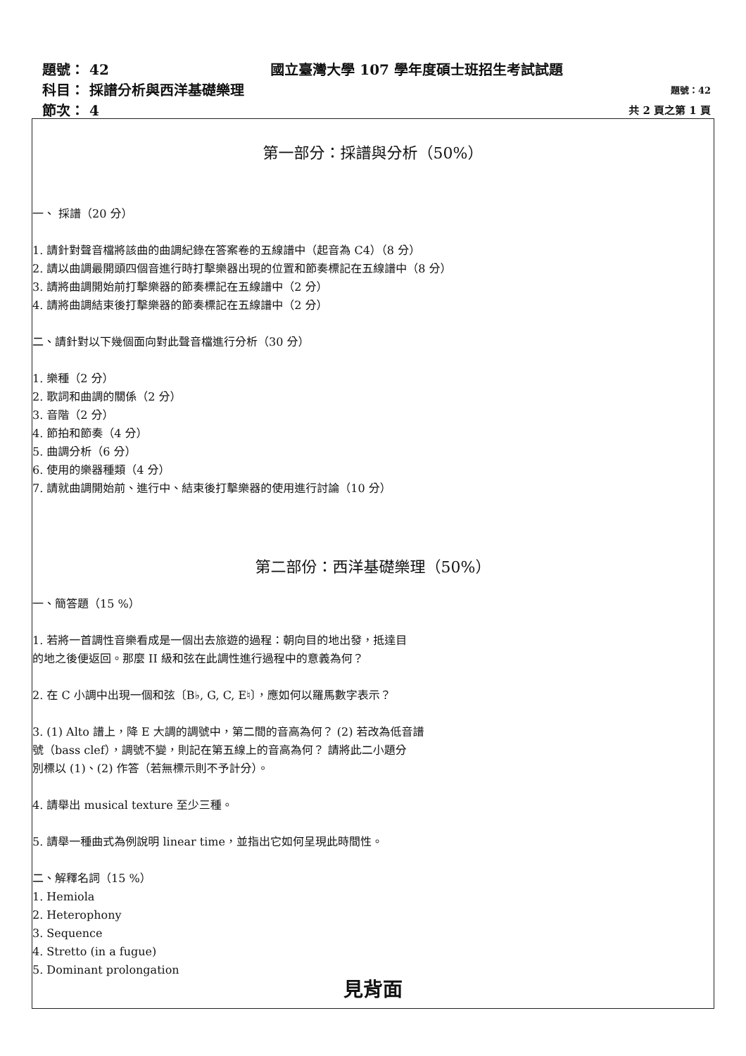題號： 42 國立臺灣大學 107 學年度碩士班招生考試試題
科目： 採譜分析與西洋基礎樂理 題號：42
節次： 4 共 2 頁之第 1 頁
第一部分：採譜與分析（50%）
一、 採譜（20 分）
1. 請針對聲音檔將該曲的曲調紀錄在答案卷的五線譜中（起音為 C4）（8 分）
2. 請以曲調最開頭四個音進行時打擊樂器出現的位置和節奏標記在五線譜中（8 分）
3. 請將曲調開始前打擊樂器的節奏標記在五線譜中（2 分）
4. 請將曲調結束後打擊樂器的節奏標記在五線譜中（2 分）
二、請針對以下幾個面向對此聲音檔進行分析（30 分）
1. 樂種（2 分）
2. 歌詞和曲調的關係（2 分）
3. 音階（2 分）
4. 節拍和節奏（4 分）
5. 曲調分析（6 分）
6. 使用的樂器種類（4 分）
7. 請就曲調開始前、進行中、結束後打擊樂器的使用進行討論（10 分）
第二部份：西洋基礎樂理（50%）
一、簡答題（15 %）
1. 若將一首調性音樂看成是一個出去旅遊的過程：朝向目的地出發，抵達目
的地之後便返回。那麼 II 級和弦在此調性進行過程中的意義為何？
2. 在 C 小調中出現一個和弦〔B♭, G, C, E♮〕，應如何以羅馬數字表示？
3. (1) Alto 譜上，降 E 大調的調號中，第二間的音高為何？ (2) 若改為低音譜
號（bass clef），調號不變，則記在第五線上的音高為何？ 請將此二小題分
別標以 (1)、(2) 作答（若無標示則不予計分）。
4. 請舉出 musical texture 至少三種。
5. 請舉一種曲式為例說明 linear time，並指出它如何呈現此時間性。
二、解釋名詞（15 %）
1. Hemiola
2. Heterophony
3. Sequence
4. Stretto (in a fugue)
5. Dominant prolongation
見背面